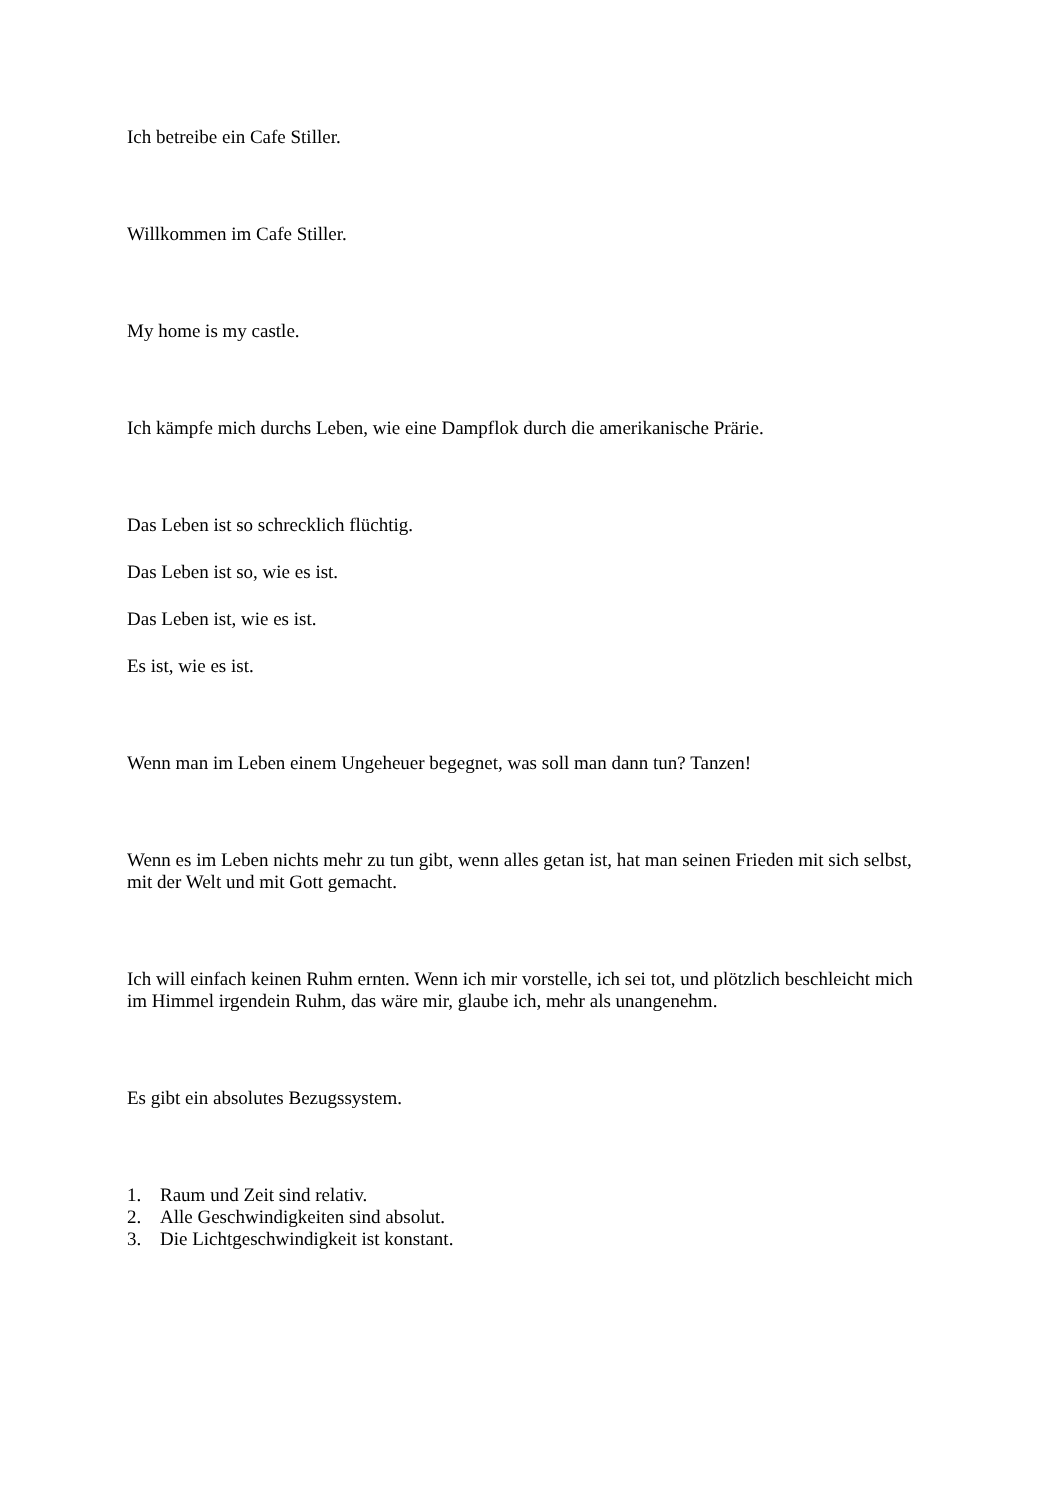Ich betreibe ein Cafe Stiller.
Willkommen im Cafe Stiller.
My home is my castle.
Ich kämpfe mich durchs Leben, wie eine Dampflok durch die amerikanische Prärie.
Das Leben ist so schrecklich flüchtig.
Das Leben ist so, wie es ist.
Das Leben ist, wie es ist.
Es ist, wie es ist.
Wenn man im Leben einem Ungeheuer begegnet, was soll man dann tun? Tanzen!
Wenn es im Leben nichts mehr zu tun gibt, wenn alles getan ist, hat man seinen Frieden mit sich selbst, mit der Welt und mit Gott gemacht.
Ich will einfach keinen Ruhm ernten. Wenn ich mir vorstelle, ich sei tot, und plötzlich beschleicht mich im Himmel irgendein Ruhm, das wäre mir, glaube ich, mehr als unangenehm.
Es gibt ein absolutes Bezugssystem.
1. Raum und Zeit sind relativ.
2. Alle Geschwindigkeiten sind absolut.
3. Die Lichtgeschwindigkeit ist konstant.